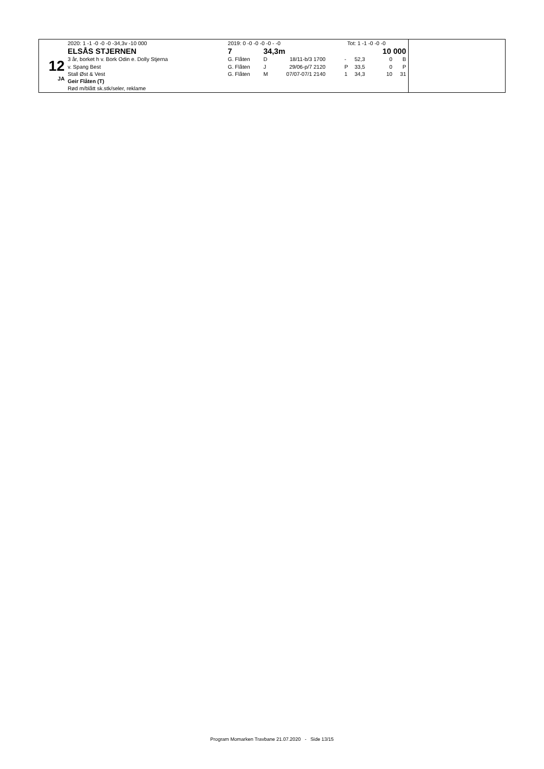12
JA
| 2020: 1 -1 -0 -0 -0 -34,3v -10 000 | 2019: 0 -0 -0 -0 -0 - -0 | | | Tot: 1 -1 -0 -0 -0 | | | | |
| ELSÅS STJERNEN | 7 | 34,3m | | 10 000 | | | | |
| 3 år, borket h v. Bork Odin e. Dolly Stjerna | G. Flåten | D | 18/11-b/3 | 1700 | - | 52,3 | 0 | B |
| v. Spang Best | G. Flåten | J | 29/06-p/7 | 2120 | P | 33,5 | 0 | P |
| Stall Øst & Vest | G. Flåten | M | 07/07-07/1 | 2140 | 1 | 34,3 | 10 | 31 |
| Geir Flåten (T) | | | | | | | | |
| Rød m/blått sk.stk/seler, reklame | | | | | | | | |
Program Momarken Travbane 21.07.2020 - Side 13/15